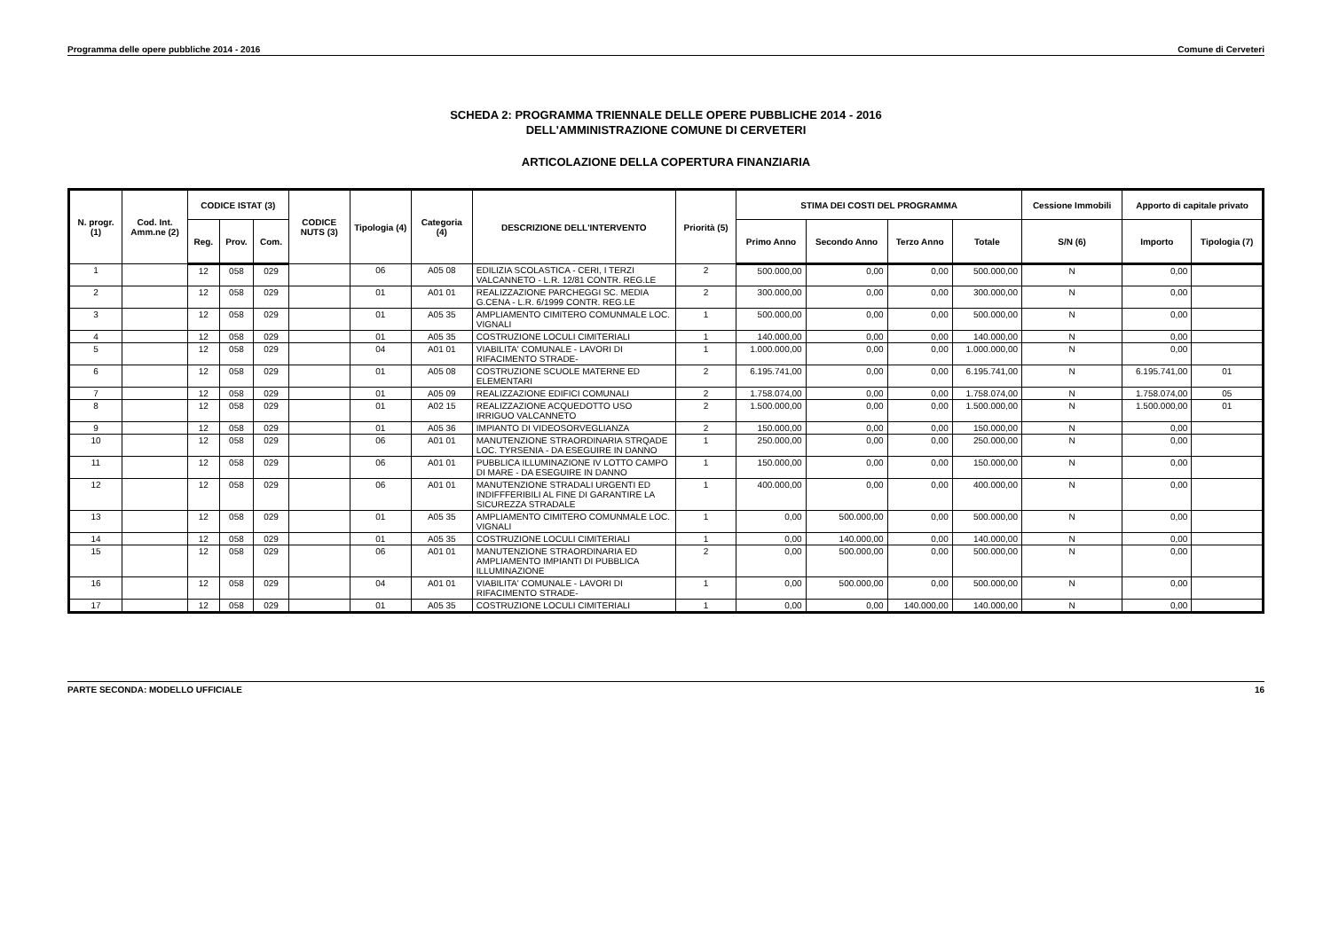Programma delle opere pubbliche 2014 - 2016 Comune di Cerveteri
SCHEDA 2: PROGRAMMA TRIENNALE DELLE OPERE PUBBLICHE 2014 - 2016
DELL'AMMINISTRAZIONE COMUNE DI CERVETERI
ARTICOLAZIONE DELLA COPERTURA FINANZIARIA
| N. progr. (1) | Cod. Int. Amm.ne (2) | CODICE ISTAT (3) | | | CODICE NUTS (3) | Tipologia (4) | Categoria (4) | DESCRIZIONE DELL'INTERVENTO | Priorità (5) | STIMA DEI COSTI DEL PROGRAMMA | | | | Cessione Immobili | Apporto di capitale privato | |
| --- | --- | --- | --- | --- | --- | --- | --- | --- | --- | --- | --- | --- | --- | --- | --- | --- |
| | | Reg. | Prov. | Com. | | | | | | Primo Anno | Secondo Anno | Terzo Anno | Totale | S/N (6) | Importo | Tipologia (7) |
| 1 | | 12 | 058 | 029 | | 06 | A05 08 | EDILIZIA SCOLASTICA - CERI, I TERZI VALCANNETO - L.R. 12/81 CONTR. REG.LE | 2 | 500.000,00 | 0,00 | 0,00 | 500.000,00 | N | 0,00 | |
| 2 | | 12 | 058 | 029 | | 01 | A01 01 | REALIZZAZIONE PARCHEGGI SC. MEDIA G.CENA - L.R. 6/1999 CONTR. REG.LE | 2 | 300.000,00 | 0,00 | 0,00 | 300.000,00 | N | 0,00 | |
| 3 | | 12 | 058 | 029 | | 01 | A05 35 | AMPLIAMENTO CIMITERO COMUNMALE LOC. VIGNALI | 1 | 500.000,00 | 0,00 | 0,00 | 500.000,00 | N | 0,00 | |
| 4 | | 12 | 058 | 029 | | 01 | A05 35 | COSTRUZIONE LOCULI CIMITERIALI | 1 | 140.000,00 | 0,00 | 0,00 | 140.000,00 | N | 0,00 | |
| 5 | | 12 | 058 | 029 | | 04 | A01 01 | VIABILITA' COMUNALE - LAVORI DI RIFACIMENTO STRADE- | 1 | 1.000.000,00 | 0,00 | 0,00 | 1.000.000,00 | N | 0,00 | |
| 6 | | 12 | 058 | 029 | | 01 | A05 08 | COSTRUZIONE SCUOLE MATERNE ED ELEMENTARI | 2 | 6.195.741,00 | 0,00 | 0,00 | 6.195.741,00 | N | 6.195.741,00 | 01 |
| 7 | | 12 | 058 | 029 | | 01 | A05 09 | REALIZZAZIONE EDIFICI COMUNALI | 2 | 1.758.074,00 | 0,00 | 0,00 | 1.758.074,00 | N | 1.758.074,00 | 05 |
| 8 | | 12 | 058 | 029 | | 01 | A02 15 | REALIZZAZIONE ACQUEDOTTO USO IRRIGUO VALCANNETO | 2 | 1.500.000,00 | 0,00 | 0,00 | 1.500.000,00 | N | 1.500.000,00 | 01 |
| 9 | | 12 | 058 | 029 | | 01 | A05 36 | IMPIANTO DI VIDEOSORVEGLIANZA | 2 | 150.000,00 | 0,00 | 0,00 | 150.000,00 | N | 0,00 | |
| 10 | | 12 | 058 | 029 | | 06 | A01 01 | MANUTENZIONE STRAORDINARIA STRQADE LOC. TYRSENIA - DA ESEGUIRE IN DANNO | 1 | 250.000,00 | 0,00 | 0,00 | 250.000,00 | N | 0,00 | |
| 11 | | 12 | 058 | 029 | | 06 | A01 01 | PUBBLICA ILLUMINAZIONE IV LOTTO CAMPO DI MARE - DA ESEGUIRE IN DANNO | 1 | 150.000,00 | 0,00 | 0,00 | 150.000,00 | N | 0,00 | |
| 12 | | 12 | 058 | 029 | | 06 | A01 01 | MANUTENZIONE STRADALI URGENTI ED INDIFFFERIBILI AL FINE DI GARANTIRE LA SICUREZZA STRADALE | 1 | 400.000,00 | 0,00 | 0,00 | 400.000,00 | N | 0,00 | |
| 13 | | 12 | 058 | 029 | | 01 | A05 35 | AMPLIAMENTO CIMITERO COMUNMALE LOC. VIGNALI | 1 | 0,00 | 500.000,00 | 0,00 | 500.000,00 | N | 0,00 | |
| 14 | | 12 | 058 | 029 | | 01 | A05 35 | COSTRUZIONE LOCULI CIMITERIALI | 1 | 0,00 | 140.000,00 | 0,00 | 140.000,00 | N | 0,00 | |
| 15 | | 12 | 058 | 029 | | 06 | A01 01 | MANUTENZIONE STRAORDINARIA ED AMPLIAMENTO IMPIANTI DI PUBBLICA ILLUMINAZIONE | 2 | 0,00 | 500.000,00 | 0,00 | 500.000,00 | N | 0,00 | |
| 16 | | 12 | 058 | 029 | | 04 | A01 01 | VIABILITA' COMUNALE - LAVORI DI RIFACIMENTO STRADE- | 1 | 0,00 | 500.000,00 | 0,00 | 500.000,00 | N | 0,00 | |
| 17 | | 12 | 058 | 029 | | 01 | A05 35 | COSTRUZIONE LOCULI CIMITERIALI | 1 | 0,00 | 0,00 | 140.000,00 | 140.000,00 | N | 0,00 | |
PARTE SECONDA: MODELLO UFFICIALE 16